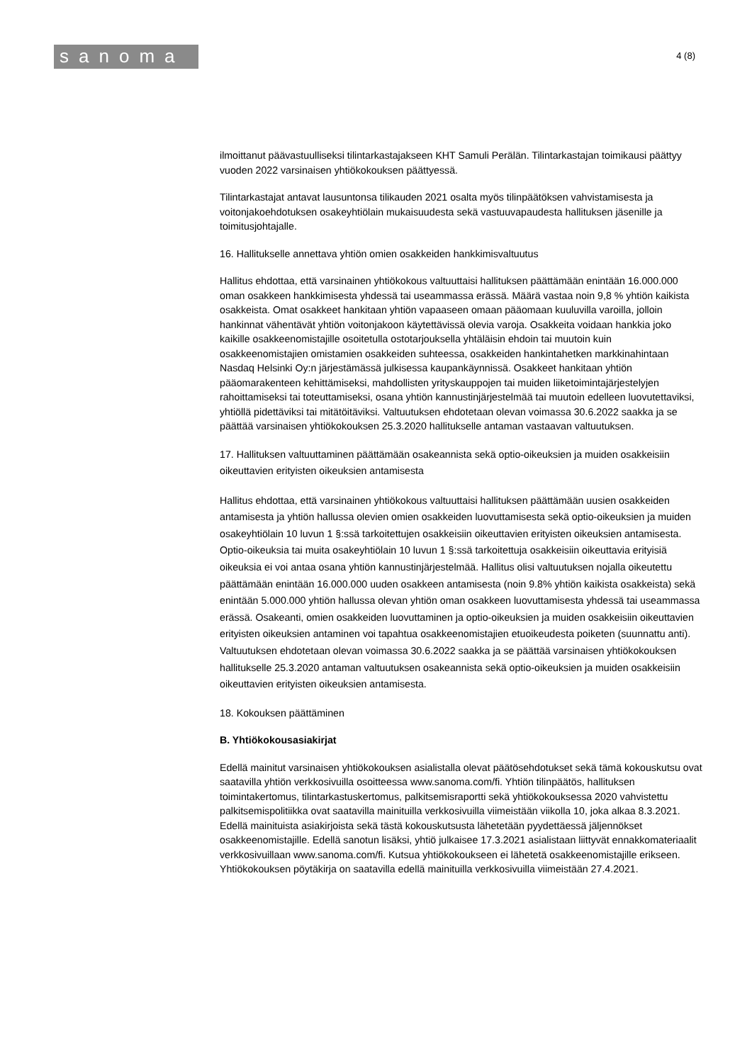sanoma
4 (8)
ilmoittanut päävastuulliseksi tilintarkastajakseen KHT Samuli Perälän. Tilintarkastajan toimikausi päättyy vuoden 2022 varsinaisen yhtiökokouksen päättyessä.
Tilintarkastajat antavat lausuntonsa tilikauden 2021 osalta myös tilinpäätöksen vahvistamisesta ja voitonjakoehdotuksen osakeyhtiölain mukaisuudesta sekä vastuuvapaudesta hallituksen jäsenille ja toimitusjohtajalle.
16. Hallitukselle annettava yhtiön omien osakkeiden hankkimisvaltuutus
Hallitus ehdottaa, että varsinainen yhtiökokous valtuuttaisi hallituksen päättämään enintään 16.000.000 oman osakkeen hankkimisesta yhdessä tai useammassa erässä. Määrä vastaa noin 9,8 % yhtiön kaikista osakkeista. Omat osakkeet hankitaan yhtiön vapaaseen omaan pääomaan kuuluvilla varoilla, jolloin hankinnat vähentävät yhtiön voitonjakoon käytettävissä olevia varoja. Osakkeita voidaan hankkia joko kaikille osakkeenomistajille osoitetulla ostotarjouksella yhtäläisin ehdoin tai muutoin kuin osakkeenomistajien omistamien osakkeiden suhteessa, osakkeiden hankintahetken markkinahintaan Nasdaq Helsinki Oy:n järjestämässä julkisessa kaupankäynnissä. Osakkeet hankitaan yhtiön pääomarakenteen kehittämiseksi, mahdollisten yrityskauppojen tai muiden liiketoimintajärjestelyjen rahoittamiseksi tai toteuttamiseksi, osana yhtiön kannustinjärjestelmää tai muutoin edelleen luovutettaviksi, yhtiöllä pidettäviksi tai mitätöitäviksi. Valtuutuksen ehdotetaan olevan voimassa 30.6.2022 saakka ja se päättää varsinaisen yhtiökokouksen 25.3.2020 hallitukselle antaman vastaavan valtuutuksen.
17. Hallituksen valtuuttaminen päättämään osakeannista sekä optio-oikeuksien ja muiden osakkeisiin oikeuttavien erityisten oikeuksien antamisesta
Hallitus ehdottaa, että varsinainen yhtiökokous valtuuttaisi hallituksen päättämään uusien osakkeiden antamisesta ja yhtiön hallussa olevien omien osakkeiden luovuttamisesta sekä optio-oikeuksien ja muiden osakeyhtiölain 10 luvun 1 §:ssä tarkoitettujen osakkeisiin oikeuttavien erityisten oikeuksien antamisesta. Optio-oikeuksia tai muita osakeyhtiölain 10 luvun 1 §:ssä tarkoitettuja osakkeisiin oikeuttavia erityisiä oikeuksia ei voi antaa osana yhtiön kannustinjärjestelmää. Hallitus olisi valtuutuksen nojalla oikeutettu päättämään enintään 16.000.000 uuden osakkeen antamisesta (noin 9.8% yhtiön kaikista osakkeista) sekä enintään 5.000.000 yhtiön hallussa olevan yhtiön oman osakkeen luovuttamisesta yhdessä tai useammassa erässä. Osakeanti, omien osakkeiden luovuttaminen ja optio-oikeuksien ja muiden osakkeisiin oikeuttavien erityisten oikeuksien antaminen voi tapahtua osakkeenomistajien etuoikeudesta poiketen (suunnattu anti). Valtuutuksen ehdotetaan olevan voimassa 30.6.2022 saakka ja se päättää varsinaisen yhtiökokouksen hallitukselle 25.3.2020 antaman valtuutuksen osakeannista sekä optio-oikeuksien ja muiden osakkeisiin oikeuttavien erityisten oikeuksien antamisesta.
18. Kokouksen päättäminen
B. Yhtiökokousasiakirjat
Edellä mainitut varsinaisen yhtiökokouksen asialistalla olevat päätösehdotukset sekä tämä kokouskutsu ovat saatavilla yhtiön verkkosivuilla osoitteessa www.sanoma.com/fi. Yhtiön tilinpäätös, hallituksen toimintakertomus, tilintarkastuskertomus, palkitsemisraportti sekä yhtiökokouksessa 2020 vahvistettu palkitsemispolitiikka ovat saatavilla mainituilla verkkosivuilla viimeistään viikolla 10, joka alkaa 8.3.2021. Edellä mainituista asiakirjoista sekä tästä kokouskutsusta lähetetään pyydettäessä jäljennökset osakkeenomistajille. Edellä sanotun lisäksi, yhtiö julkaisee 17.3.2021 asialistaan liittyvät ennakkomateriaalit verkkosivuillaan www.sanoma.com/fi. Kutsua yhtiökokoukseen ei lähetetä osakkeenomistajille erikseen. Yhtiökokouksen pöytäkirja on saatavilla edellä mainituilla verkkosivuilla viimeistään 27.4.2021.